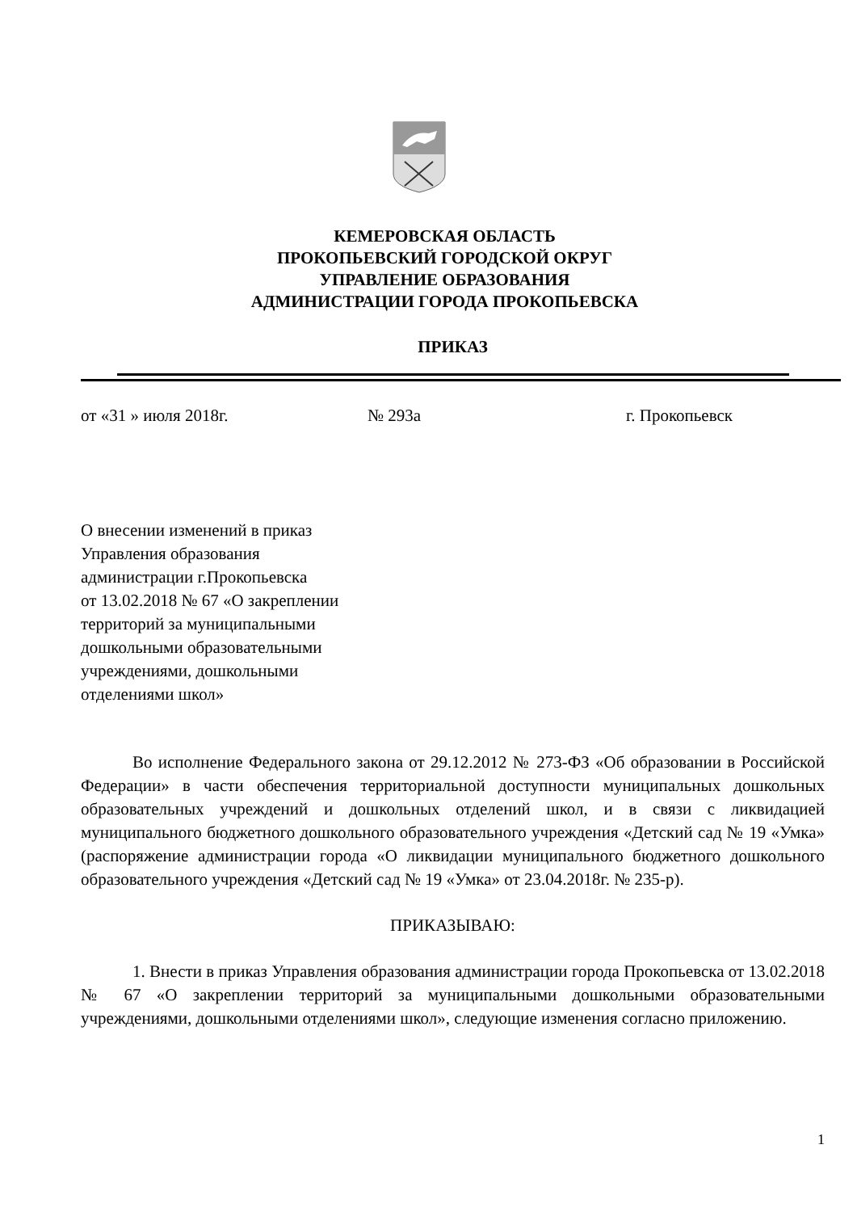КЕМЕРОВСКАЯ ОБЛАСТЬ
ПРОКОПЬЕВСКИЙ ГОРОДСКОЙ ОКРУГ
УПРАВЛЕНИЕ ОБРАЗОВАНИЯ
АДМИНИСТРАЦИИ ГОРОДА ПРОКОПЬЕВСКА
ПРИКАЗ
от «31 » июля 2018г. № 293а г. Прокопьевск
О внесении изменений в приказ
Управления образования
администрации г.Прокопьевска
от 13.02.2018 № 67 «О закреплении
территорий за муниципальными
дошкольными образовательными
учреждениями, дошкольными
отделениями школ»
Во исполнение Федерального закона от 29.12.2012 № 273-ФЗ «Об образовании в Российской Федерации» в части обеспечения территориальной доступности муниципальных дошкольных образовательных учреждений и дошкольных отделений школ, и в связи с ликвидацией муниципального бюджетного дошкольного образовательного учреждения «Детский сад № 19 «Умка» (распоряжение администрации города «О ликвидации муниципального бюджетного дошкольного образовательного учреждения «Детский сад № 19 «Умка» от 23.04.2018г. № 235-р).
ПРИКАЗЫВАЮ:
1. Внести в приказ Управления образования администрации города Прокопьевска от 13.02.2018 № 67 «О закреплении территорий за муниципальными дошкольными образовательными учреждениями, дошкольными отделениями школ», следующие изменения согласно приложению.
1